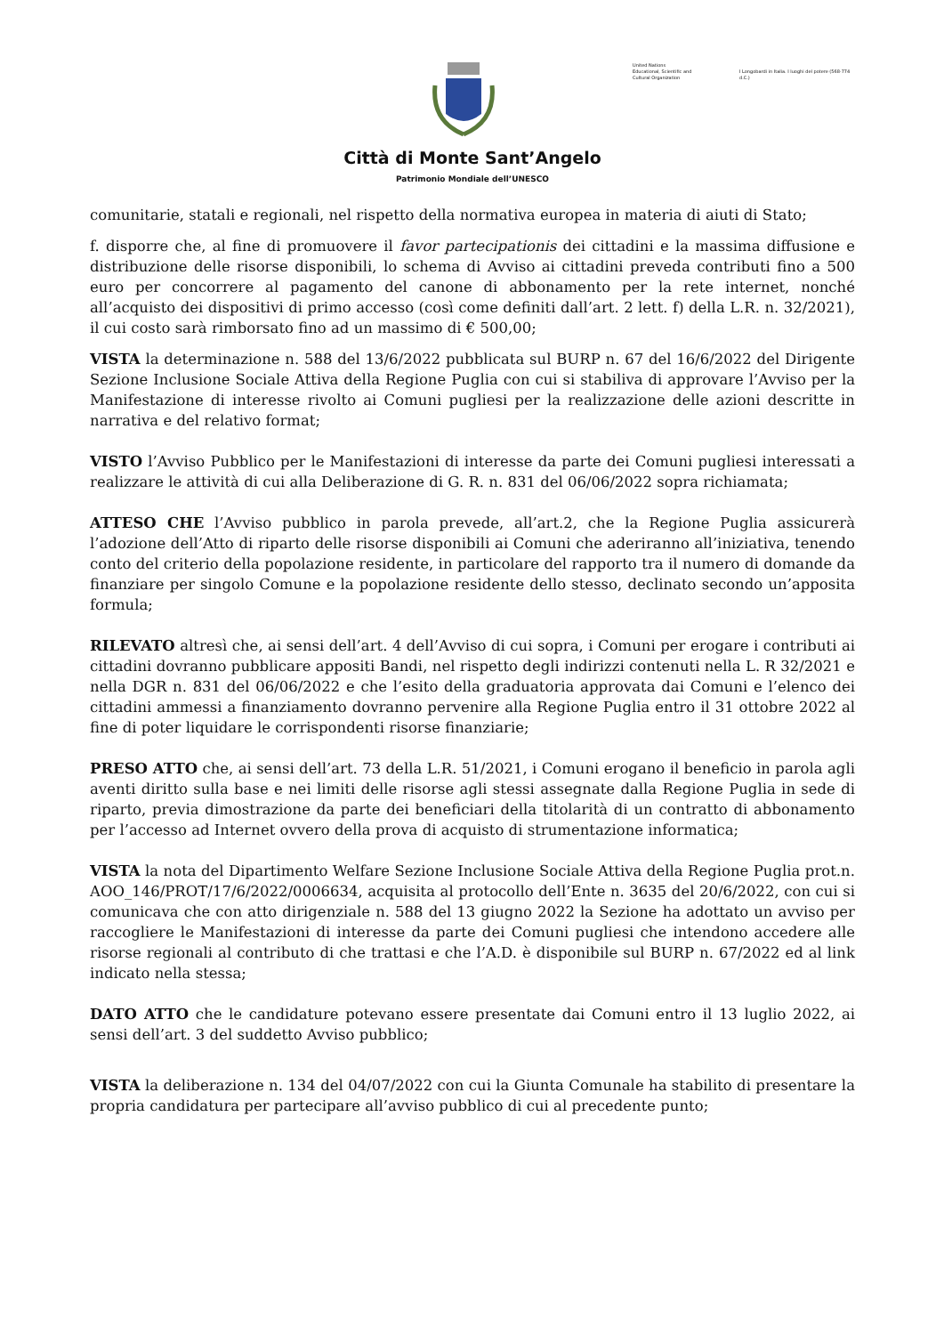Città di Monte Sant’Angelo
Patrimonio Mondiale dell’UNESCO
United Nations
Educational, Scientific and
Cultural Organization
I Longobardi in Italia. I luoghi del potere (568-774 d.C.)
comunitarie, statali e regionali, nel rispetto della normativa europea in materia di aiuti di Stato;
f. disporre che, al fine di promuovere il favor partecipationis dei cittadini e la massima diffusione e distribuzione delle risorse disponibili, lo schema di Avviso ai cittadini preveda contributi fino a 500 euro per concorrere al pagamento del canone di abbonamento per la rete internet, nonché all’acquisto dei dispositivi di primo accesso (così come definiti dall’art. 2 lett. f) della L.R. n. 32/2021), il cui costo sarà rimborsato fino ad un massimo di € 500,00;
VISTA la determinazione n. 588 del 13/6/2022 pubblicata sul BURP n. 67 del 16/6/2022 del Dirigente Sezione Inclusione Sociale Attiva della Regione Puglia con cui si stabiliva di approvare l’Avviso per la Manifestazione di interesse rivolto ai Comuni pugliesi per la realizzazione delle azioni descritte in narrativa e del relativo format;
VISTO l’Avviso Pubblico per le Manifestazioni di interesse da parte dei Comuni pugliesi interessati a realizzare le attività di cui alla Deliberazione di G. R. n. 831 del 06/06/2022 sopra richiamata;
ATTESO CHE l’Avviso pubblico in parola prevede, all’art.2, che la Regione Puglia assicurerà l’adozione dell’Atto di riparto delle risorse disponibili ai Comuni che aderiranno all’iniziativa, tenendo conto del criterio della popolazione residente, in particolare del rapporto tra il numero di domande da finanziare per singolo Comune e la popolazione residente dello stesso, declinato secondo un’apposita formula;
RILEVATO altresì che, ai sensi dell’art. 4 dell’Avviso di cui sopra, i Comuni per erogare i contributi ai cittadini dovranno pubblicare appositi Bandi, nel rispetto degli indirizzi contenuti nella L. R 32/2021 e nella DGR n. 831 del 06/06/2022 e che l’esito della graduatoria approvata dai Comuni e l’elenco dei cittadini ammessi a finanziamento dovranno pervenire alla Regione Puglia entro il 31 ottobre 2022 al fine di poter liquidare le corrispondenti risorse finanziarie;
PRESO ATTO che, ai sensi dell’art. 73 della L.R. 51/2021, i Comuni erogano il beneficio in parola agli aventi diritto sulla base e nei limiti delle risorse agli stessi assegnate dalla Regione Puglia in sede di riparto, previa dimostrazione da parte dei beneficiari della titolarità di un contratto di abbonamento per l’accesso ad Internet ovvero della prova di acquisto di strumentazione informatica;
VISTA la nota del Dipartimento Welfare Sezione Inclusione Sociale Attiva della Regione Puglia prot.n. AOO_146/PROT/17/6/2022/0006634, acquisita al protocollo dell’Ente n. 3635 del 20/6/2022, con cui si comunicava che con atto dirigenziale n. 588 del 13 giugno 2022 la Sezione ha adottato un avviso per raccogliere le Manifestazioni di interesse da parte dei Comuni pugliesi che intendono accedere alle risorse regionali al contributo di che trattasi e che l’A.D. è disponibile sul BURP n. 67/2022 ed al link indicato nella stessa;
DATO ATTO che le candidature potevano essere presentate dai Comuni entro il 13 luglio 2022, ai sensi dell’art. 3 del suddetto Avviso pubblico;
VISTA la deliberazione n. 134 del 04/07/2022 con cui la Giunta Comunale ha stabilito di presentare la propria candidatura per partecipare all’avviso pubblico di cui al precedente punto;